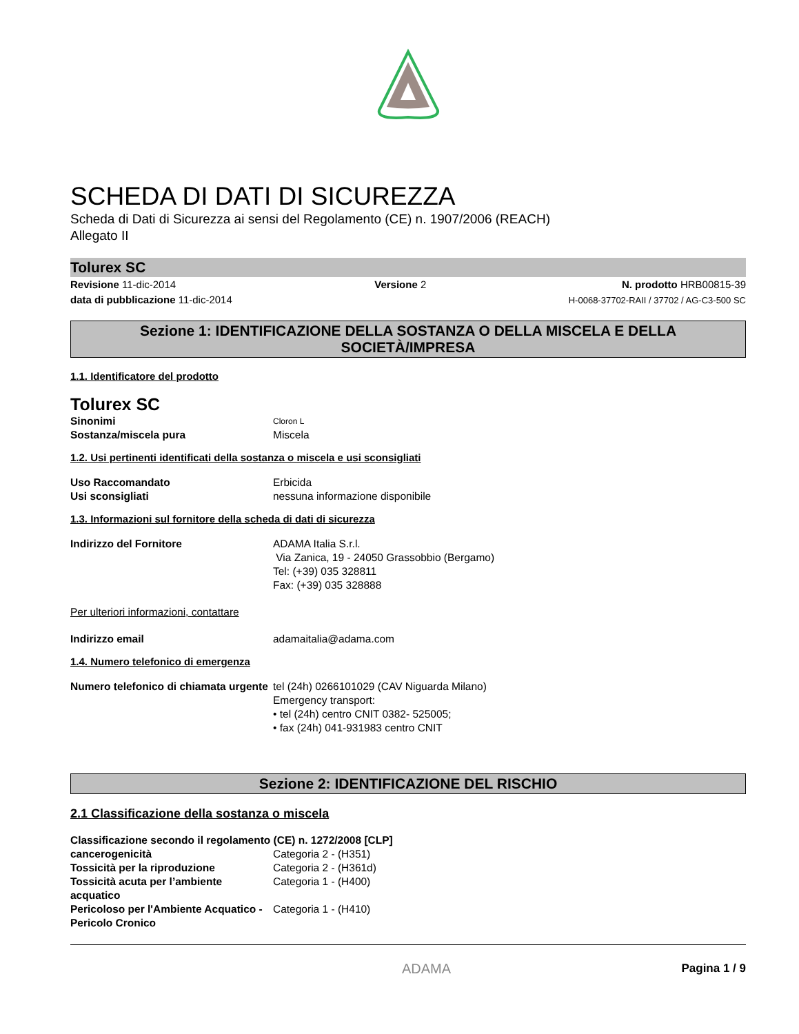SCHEDA DI DATI DI SICUREZZA
Scheda di Dati di Sicurezza ai sensi del Regolamento (CE) n. 1907/2006 (REACH)
Allegato II
Tolurex SC
Revisione 11-dic-2014
data di pubblicazione 11-dic-2014
Versione 2 N. prodotto HRB00815-39
H-0068-37702-RAII / 37702 / AG-C3-500 SC
Sezione 1: IDENTIFICAZIONE DELLA SOSTANZA O DELLA MISCELA E DELLA SOCIETÀ/IMPRESA
1.1. Identificatore del prodotto
Tolurex SC
Sinonimi
Cloron L
Sostanza/miscela pura Miscela
1.2. Usi pertinenti identificati della sostanza o miscela e usi sconsigliati
Uso Raccomandato Erbicida
Usi sconsigliati nessuna informazione disponibile
1.3. Informazioni sul fornitore della scheda di dati di sicurezza
Indirizzo del Fornitore ADAMA Italia S.r.l.
Via Zanica, 19 - 24050 Grassobbio (Bergamo)
Tel: (+39) 035 328811
Fax: (+39) 035 328888
Per ulteriori informazioni, contattare
Indirizzo email adamaitalia@adama.com
1.4. Numero telefonico di emergenza
Numero telefonico di chiamata urgente
tel (24h) 0266101029 (CAV Niguarda Milano)
Emergency transport:
• tel (24h) centro CNIT 0382- 525005;
• fax (24h) 041-931983 centro CNIT
Sezione 2: IDENTIFICAZIONE DEL RISCHIO
2.1 Classificazione della sostanza o miscela
Classificazione secondo il regolamento (CE) n. 1272/2008 [CLP]
cancerogenicità Categoria 2 - (H351)
Tossicità per la riproduzione Categoria 2 - (H361d)
Tossicità acuta per l’ambiente acquatico
Categoria 1 - (H400)
Pericoloso per l'Ambiente Acquatico - Pericolo Cronico
Categoria 1 - (H410)
Pagina 1 / 9
ADAMA